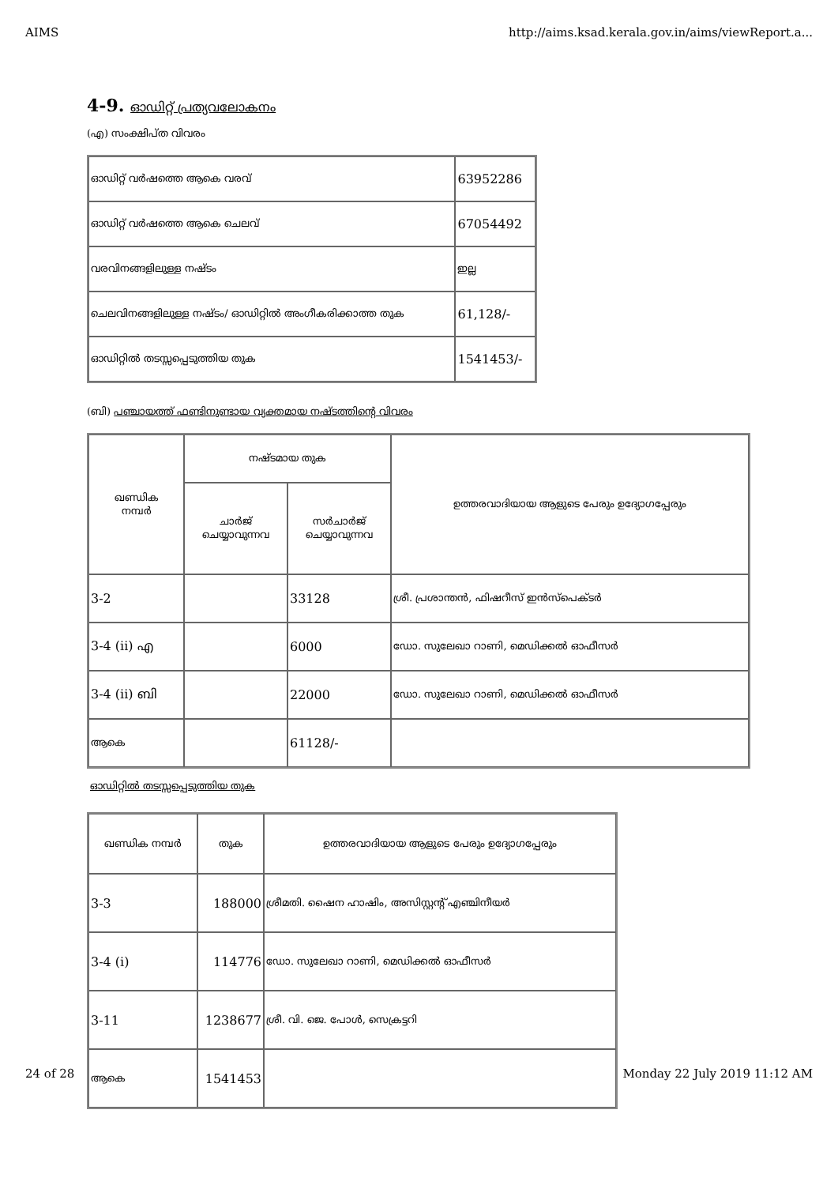AIMS http://aims.ksad.kerala.gov.in/aims/viewReport.a...
4-9. ഓഡിറ്റ് പ്രത്യവലോകനം
(എ) സംക്ഷിപ്ത വിവരം
| ഓഡിറ്റ് വർഷത്തെ ആകെ വരവ് | 63952286 |
| ഓഡിറ്റ് വർഷത്തെ ആകെ ചെലവ് | 67054492 |
| വരവിനങ്ങളിലുള്ള നഷ്ടം | ഇല്ല |
| ചെലവിനങ്ങളിലുള്ള നഷ്ടം/ ഓഡിറ്റിൽ അംഗീകരിക്കാത്ത തുക | 61,128/- |
| ഓഡിറ്റിൽ തടസ്സപ്പെടുത്തിയ തുക | 1541453/- |
(ബി) പഞ്ചായത്ത് ഫണ്ടിനുണ്ടായ വ്യക്തമായ നഷ്ടത്തിന്റെ വിവരം
| ഖണ്ഡിക നമ്പർ | നഷ്ടമായ തുക | | ഉത്തരവാദിയായ ആളുടെ പേരും ഉദ്യോഗപ്പേരും |
| --- | --- | --- | --- |
| | ചാർജ് ചെയ്യാവുന്നവ | സർചാർജ് ചെയ്യാവുന്നവ | |
| 3-2 | | 33128 | ശ്രീ. പ്രശാന്തൻ, ഫിഷറീസ് ഇൻസ്പെക്ടർ |
| 3-4 (ii) എ | | 6000 | ഡോ. സുലേഖാ റാണി, മെഡിക്കൽ ഓഫീസർ |
| 3-4 (ii) ബി | | 22000 | ഡോ. സുലേഖാ റാണി, മെഡിക്കൽ ഓഫീസർ |
| ആകെ | | 61128/- | |
ഓഡിറ്റിൽ തടസ്സപ്പെടുത്തിയ തുക
| ഖണ്ഡിക നമ്പർ | തുക | ഉത്തരവാദിയായ ആളുടെ പേരും ഉദ്യോഗപ്പേരും |
| --- | --- | --- |
| 3-3 | 188000 | ശ്രീമതി. ഷൈന ഹാഷിം, അസിസ്റ്റന്റ് എഞ്ചിനീയർ |
| 3-4 (i) | 114776 | ഡോ. സുലേഖാ റാണി, മെഡിക്കൽ ഓഫീസർ |
| 3-11 | 1238677 | ശ്രീ. വി. ജെ. പോൾ, സെക്രട്ടറി |
| ആകെ | 1541453 | |
24 of 28 Monday 22 July 2019 11:12 AM